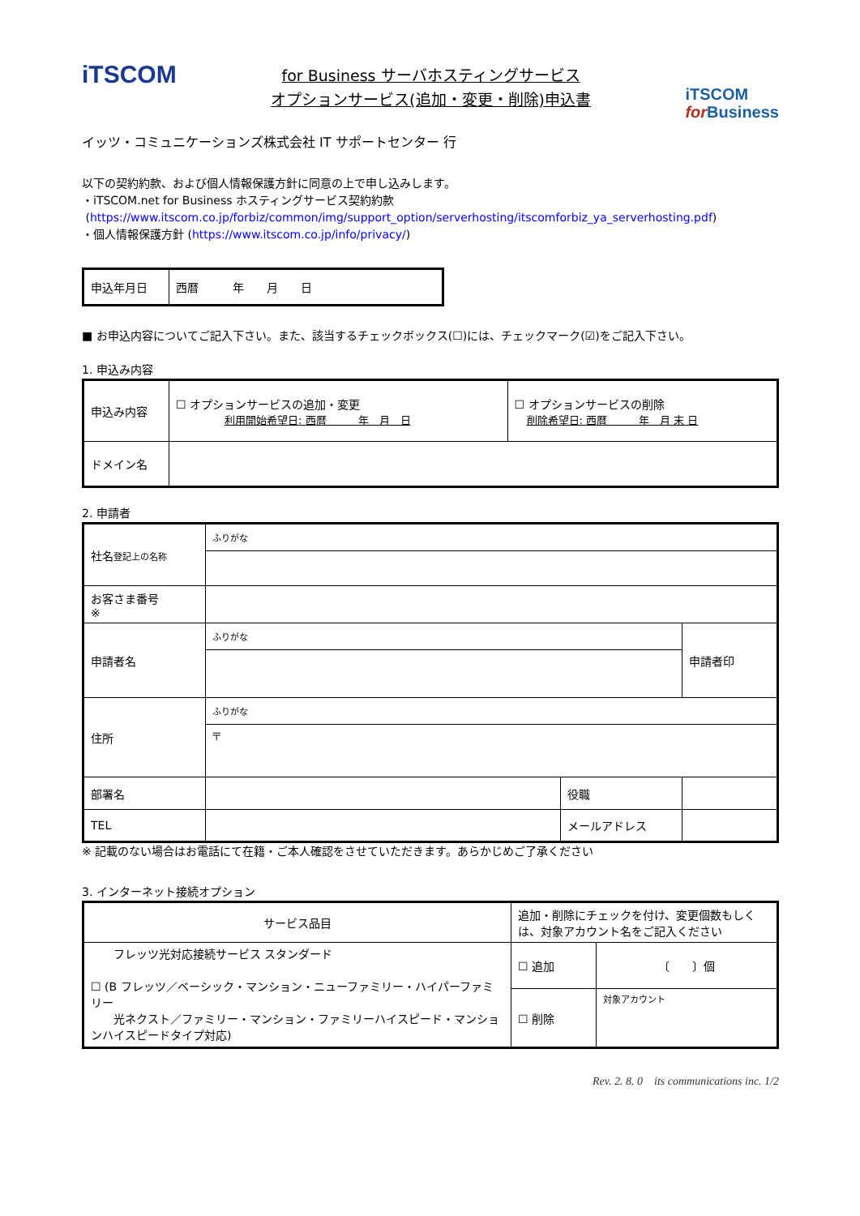iTSCOM
for Business サーバホスティングサービス
オプションサービス(追加・変更・削除)申込書
iTSCOM
for Business
イッツ・コミュニケーションズ株式会社 IT サポートセンター 行
以下の契約約款、および個人情報保護方針に同意の上で申し込みします。
・iTSCOM.net for Business ホスティングサービス契約約款
(https://www.itscom.co.jp/forbiz/common/img/support_option/serverhosting/itscomforbiz_ya_serverhosting.pdf)
・個人情報保護方針 (https://www.itscom.co.jp/info/privacy/)
| 申込年月日 | 西暦 年 月 日 |
■ お申込内容についてご記入下さい。また、該当するチェックボックス(☐)には、チェックマーク(☑)をご記入下さい。
1. 申込み内容
| 申込み内容 | ☐ オプションサービスの追加・変更 利用開始希望日: 西暦 年 月 日 | ☐ オプションサービスの削除 削除希望日: 西暦 年 月 末 日 |
| ドメイン名 | | |
2. 申請者
| 社名 登記上の名称 | ふりがな | | |
| お客さま番号 ※ | | | |
| 申請者名 | ふりがな | | 申請者印 |
| 住所 | ふりがな | | |
| | 〒 | | |
| 部署名 | | 役職 | |
| TEL | | メールアドレス | |
※ 記載のない場合はお電話にて在籍・ご本人確認をさせていただきます。あらかじめご了承ください
3. インターネット接続オプション
| サービス品目 | 追加・削除にチェックを付け、変更個数もしくは、対象アカウント名をご記入ください | |
| フレッツ光対応接続サービス スタンダード ☐ (B フレッツ／ベーシック・マンション・ニューファミリー・ハイパーファミリー 光ネクスト／ファミリー・マンション・ファミリーハイスピード・マンションハイスピードタイプ対応) | ☐ 追加 | 〔 〕個 |
| | ☐ 削除 | 対象アカウント |
Rev. 2. 8. 0　its communications inc. 1/2